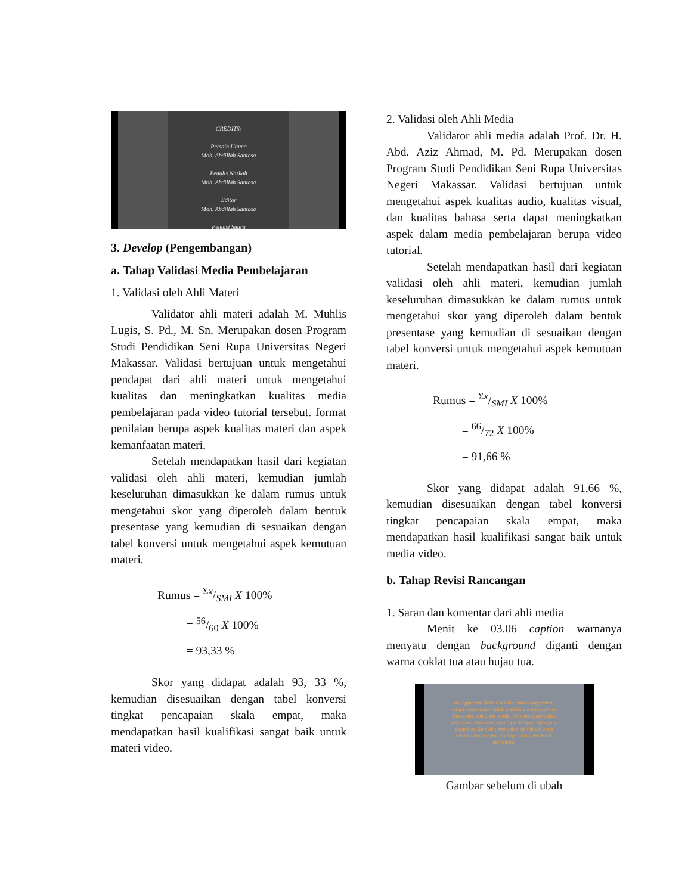CREDITS:
Pemain Utama
Moh. Abdillah Santosa
Penulis Naskah
Moh. Abdillah Santosa
Editor
Moh. Abdillah Santosa
Pengisi Suara
3. Develop (Pengembangan)
a. Tahap Validasi Media Pembelajaran
1. Validasi oleh Ahli Materi
Validator ahli materi adalah M. Muhlis Lugis, S. Pd., M. Sn. Merupakan dosen Program Studi Pendidikan Seni Rupa Universitas Negeri Makassar. Validasi bertujuan untuk mengetahui pendapat dari ahli materi untuk mengetahui kualitas dan meningkatkan kualitas media pembelajaran pada video tutorial tersebut. format penilaian berupa aspek kualitas materi dan aspek kemanfaatan materi.
Setelah mendapatkan hasil dari kegiatan validasi oleh ahli materi, kemudian jumlah keseluruhan dimasukkan ke dalam rumus untuk mengetahui skor yang diperoleh dalam bentuk presentase yang kemudian di sesuaikan dengan tabel konversi untuk mengetahui aspek kemutuan materi.
Rumus = Σx/SMI X 100%
= 56/60 X 100%
= 93,33 %
Skor yang didapat adalah 93, 33 %, kemudian disesuaikan dengan tabel konversi tingkat pencapaian skala empat, maka mendapatkan hasil kualifikasi sangat baik untuk materi video.
2. Validasi oleh Ahli Media
Validator ahli media adalah Prof. Dr. H. Abd. Aziz Ahmad, M. Pd. Merupakan dosen Program Studi Pendidikan Seni Rupa Universitas Negeri Makassar. Validasi bertujuan untuk mengetahui aspek kualitas audio, kualitas visual, dan kualitas bahasa serta dapat meningkatkan aspek dalam media pembelajaran berupa video tutorial.
Setelah mendapatkan hasil dari kegiatan validasi oleh ahli materi, kemudian jumlah keseluruhan dimasukkan ke dalam rumus untuk mengetahui skor yang diperoleh dalam bentuk presentase yang kemudian di sesuaikan dengan tabel konversi untuk mengetahui aspek kemutuan materi.
Rumus = Σx/SMI X 100%
= 66/72 X 100%
= 91,66 %
Skor yang didapat adalah 91,66 %, kemudian disesuaikan dengan tabel konversi tingkat pencapaian skala empat, maka mendapatkan hasil kualifikasi sangat baik untuk media video.
b. Tahap Revisi Rancangan
1. Saran dan komentar dari ahli media
Menit ke 03.06 caption warnanya menyatu dengan background diganti dengan warna coklat tua atau hujau tua.
Menggambar Bentuk adalah cara menggambar dengan mencontoh objek atau benda berupa flora, fauna maupun alam benda. Dari mengutamakan kesamaan atau kemiripan rupa dengan objek yang digambar. Semakin mendekati kemiripan yang berarti gambar bentuk yang dibuat mendekati sempurna.
Gambar sebelum di ubah